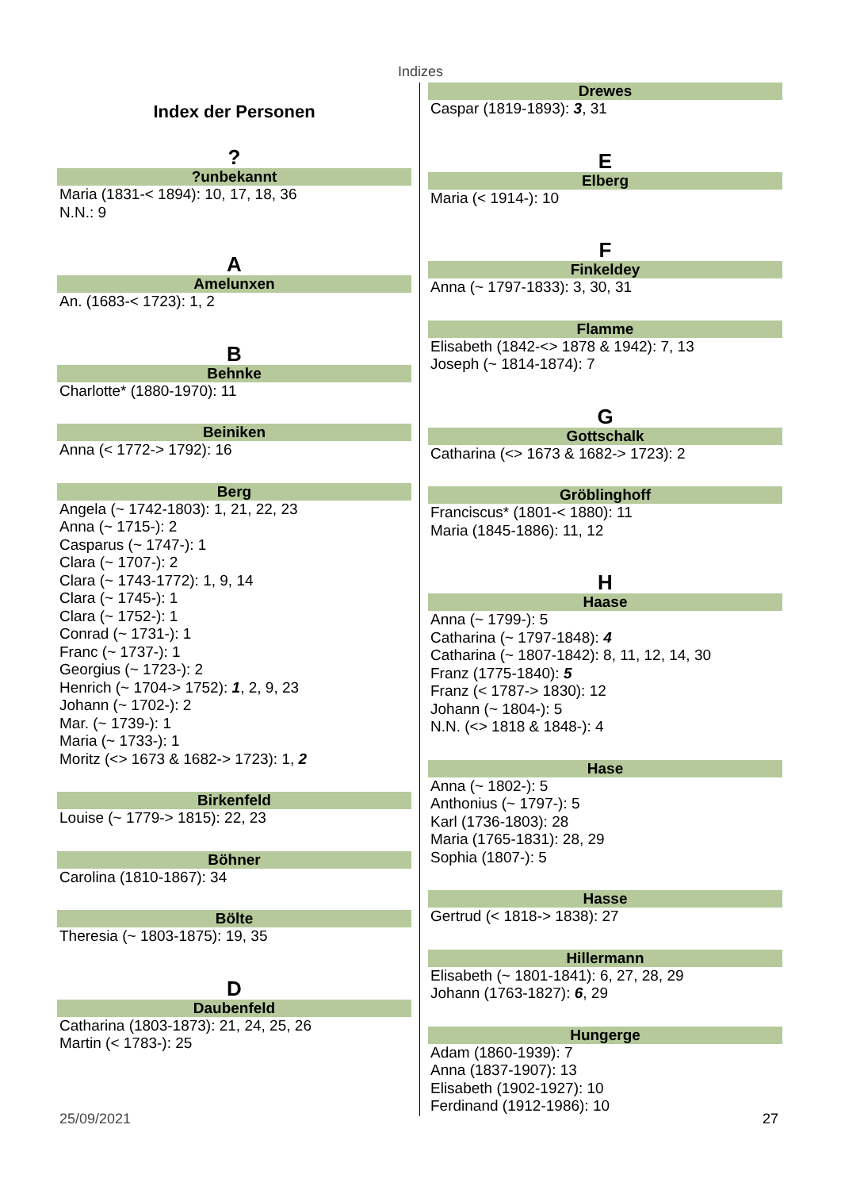Indizes
Index der Personen
?
?unbekannt
Maria (1831-< 1894): 10, 17, 18, 36
N.N.: 9
A
Amelunxen
An. (1683-< 1723): 1, 2
B
Behnke
Charlotte* (1880-1970): 11
Beiniken
Anna (< 1772-> 1792): 16
Berg
Angela (~ 1742-1803): 1, 21, 22, 23
Anna (~ 1715-): 2
Casparus (~ 1747-): 1
Clara (~ 1707-): 2
Clara (~ 1743-1772): 1, 9, 14
Clara (~ 1745-): 1
Clara (~ 1752-): 1
Conrad (~ 1731-): 1
Franc (~ 1737-): 1
Georgius (~ 1723-): 2
Henrich (~ 1704-> 1752): 1, 2, 9, 23
Johann (~ 1702-): 2
Mar. (~ 1739-): 1
Maria (~ 1733-): 1
Moritz (<> 1673 & 1682-> 1723): 1, 2
Birkenfeld
Louise (~ 1779-> 1815): 22, 23
Böhner
Carolina (1810-1867): 34
Bölte
Theresia (~ 1803-1875): 19, 35
D
Daubenfeld
Catharina (1803-1873): 21, 24, 25, 26
Martin (< 1783-): 25
Drewes
Caspar (1819-1893): 3, 31
E
Elberg
Maria (< 1914-): 10
F
Finkeldey
Anna (~ 1797-1833): 3, 30, 31
Flamme
Elisabeth (1842-<> 1878 & 1942): 7, 13
Joseph (~ 1814-1874): 7
G
Gottschalk
Catharina (<> 1673 & 1682-> 1723): 2
Gröblinghoff
Franciscus* (1801-< 1880): 11
Maria (1845-1886): 11, 12
H
Haase
Anna (~ 1799-): 5
Catharina (~ 1797-1848): 4
Catharina (~ 1807-1842): 8, 11, 12, 14, 30
Franz (1775-1840): 5
Franz (< 1787-> 1830): 12
Johann (~ 1804-): 5
N.N. (<> 1818 & 1848-): 4
Hase
Anna (~ 1802-): 5
Anthonius (~ 1797-): 5
Karl (1736-1803): 28
Maria (1765-1831): 28, 29
Sophia (1807-): 5
Hasse
Gertrud (< 1818-> 1838): 27
Hillermann
Elisabeth (~ 1801-1841): 6, 27, 28, 29
Johann (1763-1827): 6, 29
Hungerge
Adam (1860-1939): 7
Anna (1837-1907): 13
Elisabeth (1902-1927): 10
Ferdinand (1912-1986): 10
25/09/2021 27